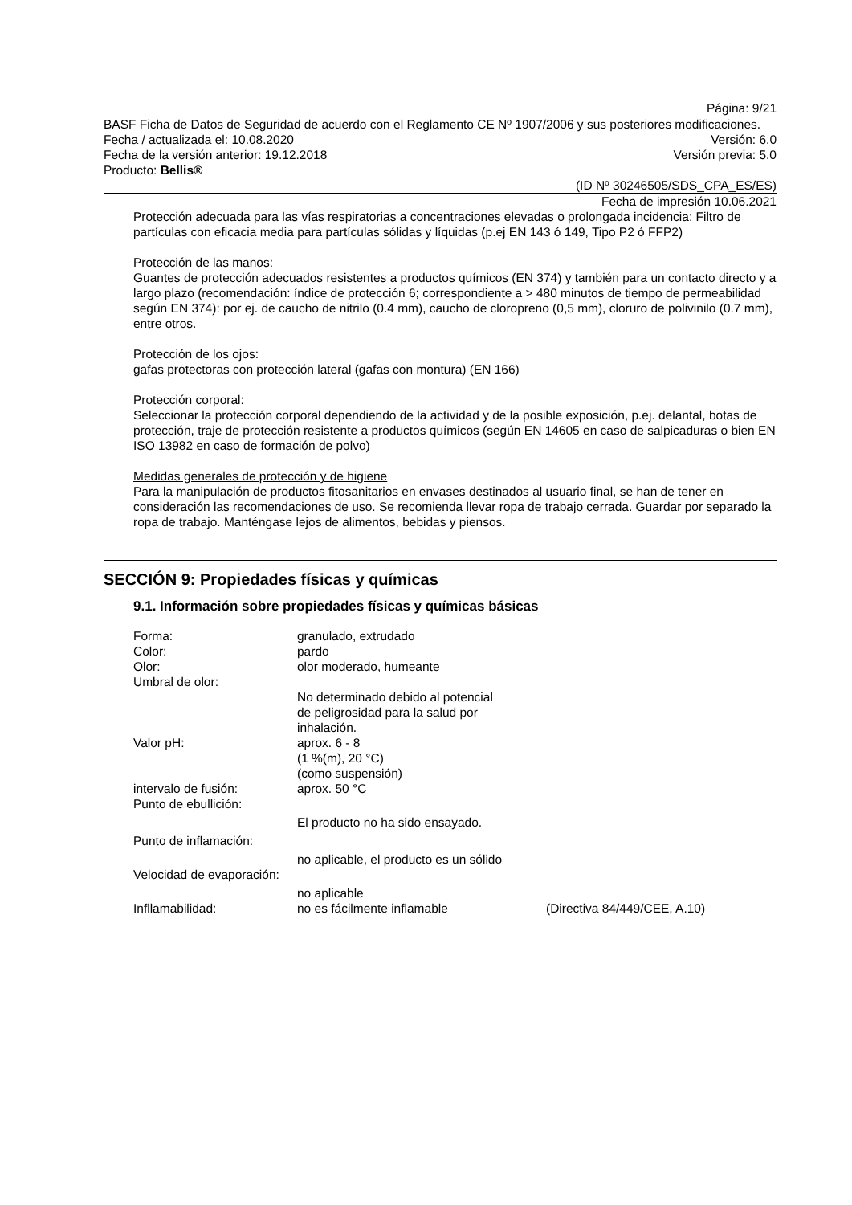Página: 9/21
BASF Ficha de Datos de Seguridad de acuerdo con el Reglamento CE Nº 1907/2006 y sus posteriores modificaciones.
Fecha / actualizada el: 10.08.2020 Versión: 6.0
Fecha de la versión anterior: 19.12.2018 Versión previa: 5.0
Producto: Bellis®
(ID Nº 30246505/SDS_CPA_ES/ES)
Fecha de impresión 10.06.2021
Protección adecuada para las vías respiratorias a concentraciones elevadas o prolongada incidencia: Filtro de partículas con eficacia media para partículas sólidas y líquidas (p.ej EN 143 ó 149, Tipo P2 ó FFP2)
Protección de las manos:
Guantes de protección adecuados resistentes a productos químicos (EN 374) y también para un contacto directo y a largo plazo (recomendación: índice de protección 6; correspondiente a > 480 minutos de tiempo de permeabilidad según EN 374): por ej. de caucho de nitrilo (0.4 mm), caucho de cloropreno (0,5 mm), cloruro de polivinilo (0.7 mm), entre otros.
Protección de los ojos:
gafas protectoras con protección lateral (gafas con montura) (EN 166)
Protección corporal:
Seleccionar la protección corporal dependiendo de la actividad y de la posible exposición, p.ej. delantal, botas de protección, traje de protección resistente a productos químicos (según EN 14605 en caso de salpicaduras o bien EN ISO 13982 en caso de formación de polvo)
Medidas generales de protección y de higiene
Para la manipulación de productos fitosanitarios en envases destinados al usuario final, se han de tener en consideración las recomendaciones de uso. Se recomienda llevar ropa de trabajo cerrada. Guardar por separado la ropa de trabajo. Manténgase lejos de alimentos, bebidas y piensos.
SECCIÓN 9: Propiedades físicas y químicas
9.1. Información sobre propiedades físicas y químicas básicas
| Forma: | granulado, extrudado | |
| Color: | pardo | |
| Olor: | olor moderado, humeante | |
| Umbral de olor: | | |
| | No determinado debido al potencial de peligrosidad para la salud por inhalación. | |
| Valor pH: | aprox. 6 - 8 (1 %(m), 20 °C) (como suspensión) | |
| intervalo de fusión: | aprox. 50 °C | |
| Punto de ebullición: | | |
| | El producto no ha sido ensayado. | |
| Punto de inflamación: | | |
| | no aplicable, el producto es un sólido | |
| Velocidad de evaporación: | | |
| | no aplicable | |
| Infllamabilidad: | no es fácilmente inflamable | (Directiva 84/449/CEE, A.10) |